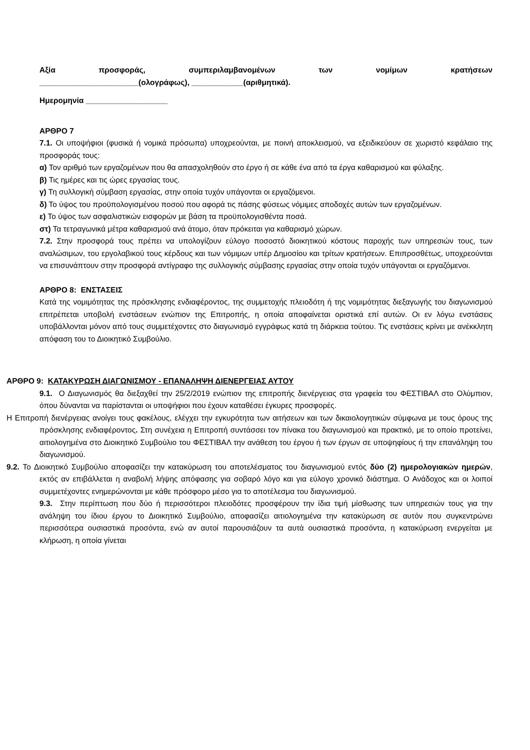Αξία προσφοράς, συμπεριλαμβανομένων των νομίμων κρατήσεων
_______________________(ολογράφως), ____________(αριθμητικά).
Ημερομηνία ___________________
ΑΡΘΡΟ 7
7.1. Οι υποψήφιοι (φυσικά ή νομικά πρόσωπα) υποχρεούνται, με ποινή αποκλεισμού, να εξειδικεύουν σε χωριστό κεφάλαιο της προσφοράς τους:
α) Τον αριθμό των εργαζομένων που θα απασχοληθούν στο έργο ή σε κάθε ένα από τα έργα καθαρισμού και φύλαξης.
β) Τις ημέρες και τις ώρες εργασίας τους.
γ) Τη συλλογική σύμβαση εργασίας, στην οποία τυχόν υπάγονται οι εργαζόμενοι.
δ) Το ύψος του προϋπολογισμένου ποσού που αφορά τις πάσης φύσεως νόμιμες αποδοχές αυτών των εργαζομένων.
ε) Το ύψος των ασφαλιστικών εισφορών με βάση τα προϋπολογισθέντα ποσά.
στ) Τα τετραγωνικά μέτρα καθαρισμού ανά άτομο, όταν πρόκειται για καθαρισμό χώρων.
7.2. Στην προσφορά τους πρέπει να υπολογίζουν εύλογο ποσοστό διοικητικού κόστους παροχής των υπηρεσιών τους, των αναλώσιμων, του εργολαβικού τους κέρδους και των νόμιμων υπέρ Δημοσίου και τρίτων κρατήσεων. Επιπροσθέτως, υποχρεούνται να επισυνάπτουν στην προσφορά αντίγραφο της συλλογικής σύμβασης εργασίας στην οποία τυχόν υπάγονται οι εργαζόμενοι.
ΑΡΘΡΟ 8: ΕΝΣΤΑΣΕΙΣ
Κατά της νομιμότητας της πρόσκλησης ενδιαφέροντος, της συμμετοχής πλειοδότη ή της νομιμότητας διεξαγωγής του διαγωνισμού επιτρέπεται υποβολή ενστάσεων ενώπιον της Επιτροπής, η οποία αποφαίνεται οριστικά επί αυτών. Οι εν λόγω ενστάσεις υποβάλλονται μόνον από τους συμμετέχοντες στο διαγωνισμό εγγράφως κατά τη διάρκεια τούτου. Τις ενστάσεις κρίνει με ανέκκλητη απόφαση του το Διοικητικό Συμβούλιο.
ΑΡΘΡΟ 9: ΚΑΤΑΚΥΡΩΣΗ ΔΙΑΓΩΝΙΣΜΟΥ - ΕΠΑΝΑΛΗΨΗ ΔΙΕΝΕΡΓΕΙΑΣ ΑΥΤΟΥ
9.1. Ο Διαγωνισμός θα διεξαχθεί την 25/2/2019 ενώπιον της επιτροπής διενέργειας στα γραφεία του ΦΕΣΤΙΒΑΛ στο Ολύμπιον, όπου δύνανται να παρίστανται οι υποψήφιοι που έχουν καταθέσει έγκυρες προσφορές.
Η Επιτροπή διενέργειας ανοίγει τους φακέλους, ελέγχει την εγκυρότητα των αιτήσεων και των δικαιολογητικών σύμφωνα με τους όρους της πρόσκλησης ενδιαφέροντος. Στη συνέχεια η Επιτροπή συντάσσει τον πίνακα του διαγωνισμού και πρακτικό, με το οποίο προτείνει, αιτιολογημένα στο Διοικητικό Συμβούλιο του ΦΕΣΤΙΒΑΛ την ανάθεση του έργου ή των έργων σε υποψηφίους ή την επανάληψη του διαγωνισμού.
9.2. Το Διοικητικό Συμβούλιο αποφασίζει την κατακύρωση του αποτελέσματος του διαγωνισμού εντός δύο (2) ημερολογιακών ημερών, εκτός αν επιβάλλεται η αναβολή λήψης απόφασης για σοβαρό λόγο και για εύλογο χρονικό διάστημα. Ο Ανάδοχος και οι λοιποί συμμετέχοντες ενημερώνονται με κάθε πρόσφορο μέσο για το αποτέλεσμα του διαγωνισμού.
9.3. Στην περίπτωση που δύο ή περισσότεροι πλειοδότες προσφέρουν την ίδια τιμή μίσθωσης των υπηρεσιών τους για την ανάληψη του ίδιου έργου το Διοικητικό Συμβούλιο, αποφασίζει αιτιολογημένα την κατακύρωση σε αυτόν που συγκεντρώνει περισσότερα ουσιαστικά προσόντα, ενώ αν αυτοί παρουσιάζουν τα αυτά ουσιαστικά προσόντα, η κατακύρωση ενεργείται με κλήρωση, η οποία γίνεται